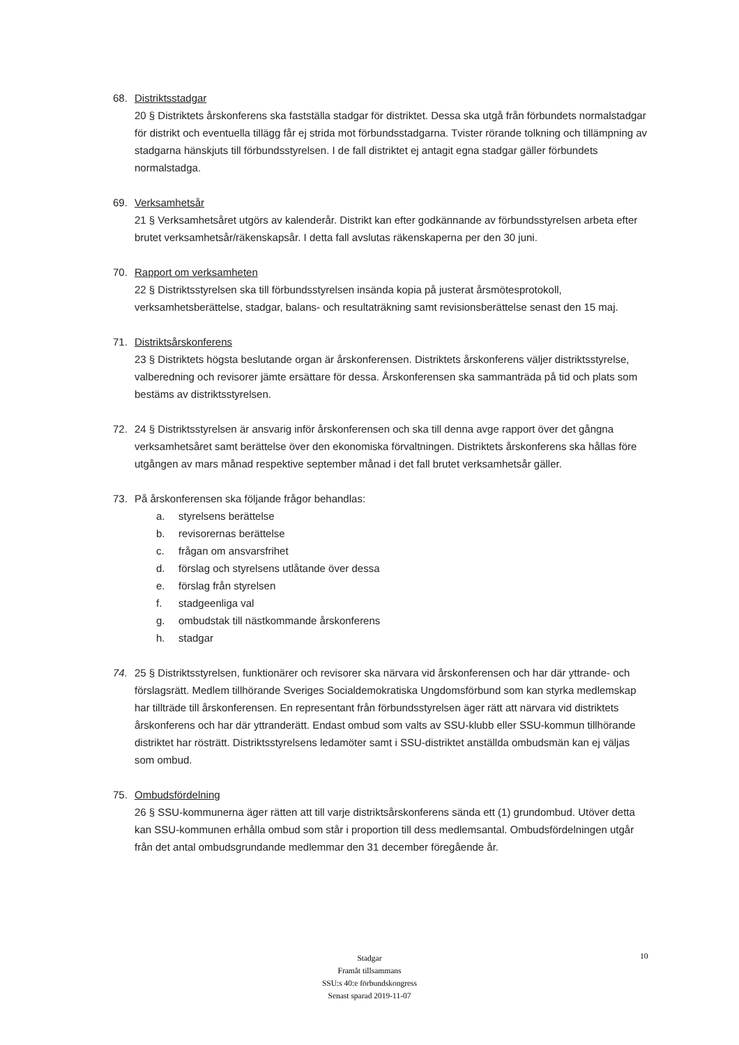68. Distriktsstadgar
20 § Distriktets årskonferens ska fastställa stadgar för distriktet. Dessa ska utgå från förbundets normalstadgar för distrikt och eventuella tillägg får ej strida mot förbundsstadgarna. Tvister rörande tolkning och tillämpning av stadgarna hänskjuts till förbundsstyrelsen. I de fall distriktet ej antagit egna stadgar gäller förbundets normalstadga.
69. Verksamhetsår
21 § Verksamhetsåret utgörs av kalenderår. Distrikt kan efter godkännande av förbundsstyrelsen arbeta efter brutet verksamhetsår/räkenskapsår. I detta fall avslutas räkenskaperna per den 30 juni.
70. Rapport om verksamheten
22 § Distriktsstyrelsen ska till förbundsstyrelsen insända kopia på justerat årsmötesprotokoll, verksamhetsberättelse, stadgar, balans- och resultaträkning samt revisionsberättelse senast den 15 maj.
71. Distriktsårskonferens
23 § Distriktets högsta beslutande organ är årskonferensen. Distriktets årskonferens väljer distriktsstyrelse, valberedning och revisorer jämte ersättare för dessa. Årskonferensen ska sammanträda på tid och plats som bestäms av distriktsstyrelsen.
72. 24 § Distriktsstyrelsen är ansvarig inför årskonferensen och ska till denna avge rapport över det gångna verksamhetsåret samt berättelse över den ekonomiska förvaltningen. Distriktets årskonferens ska hållas före utgången av mars månad respektive september månad i det fall brutet verksamhetsår gäller.
73. På årskonferensen ska följande frågor behandlas:
a. styrelsens berättelse
b. revisorernas berättelse
c. frågan om ansvarsfrihet
d. förslag och styrelsens utlåtande över dessa
e. förslag från styrelsen
f. stadgeenliga val
g. ombudstak till nästkommande årskonferens
h. stadgar
74. 25 § Distriktsstyrelsen, funktionärer och revisorer ska närvara vid årskonferensen och har där yttrande- och förslagsrätt. Medlem tillhörande Sveriges Socialdemokratiska Ungdomsförbund som kan styrka medlemskap har tillträde till årskonferensen. En representant från förbundsstyrelsen äger rätt att närvara vid distriktets årskonferens och har där yttranderätt. Endast ombud som valts av SSU-klubb eller SSU-kommun tillhörande distriktet har rösträtt. Distriktsstyrelsens ledamöter samt i SSU-distriktet anställda ombudsmän kan ej väljas som ombud.
75. Ombudsfördelning
26 § SSU-kommunerna äger rätten att till varje distriktsårskonferens sända ett (1) grundombud. Utöver detta kan SSU-kommunen erhålla ombud som står i proportion till dess medlemsantal. Ombudsfördelningen utgår från det antal ombudsgrundande medlemmar den 31 december föregående år.
Stadgar
Framåt tillsammans
SSU:s 40:e förbundskongress
Senast sparad 2019-11-07
10